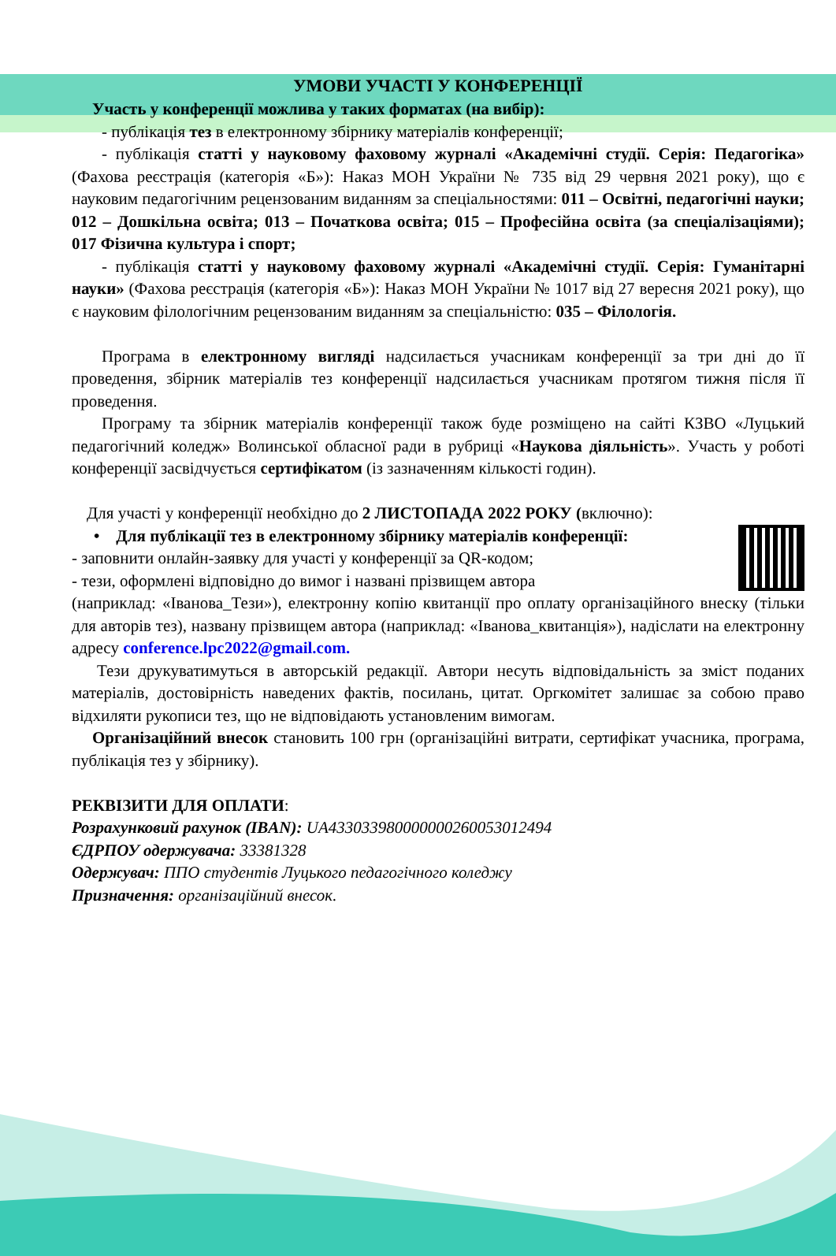УМОВИ УЧАСТІ У КОНФЕРЕНЦІЇ
Участь у конференції можлива у таких форматах (на вибір):
- публікація тез в електронному збірнику матеріалів конференції;
- публікація статті у науковому фаховому журналі «Академічні студії. Серія: Педагогіка» (Фахова реєстрація (категорія «Б»): Наказ МОН України № 735 від 29 червня 2021 року), що є науковим педагогічним рецензованим виданням за спеціальностями: 011 – Освітні, педагогічні науки; 012 – Дошкільна освіта; 013 – Початкова освіта; 015 – Професійна освіта (за спеціалізаціями); 017 Фізична культура і спорт;
- публікація статті у науковому фаховому журналі «Академічні студії. Серія: Гуманітарні науки» (Фахова реєстрація (категорія «Б»): Наказ МОН України № 1017 від 27 вересня 2021 року), що є науковим філологічним рецензованим виданням за спеціальністю: 035 – Філологія.
Програма в електронному вигляді надсилається учасникам конференції за три дні до її проведення, збірник матеріалів тез конференції надсилається учасникам протягом тижня після її проведення.
Програму та збірник матеріалів конференції також буде розміщено на сайті КЗВО «Луцький педагогічний коледж» Волинської обласної ради в рубриці «Наукова діяльність». Участь у роботі конференції засвідчується сертифікатом (із зазначенням кількості годин).
Для участі у конференції необхідно до 2 ЛИСТОПАДА 2022 РОКУ (включно):
• Для публікації тез в електронному збірнику матеріалів конференції:
- заповнити онлайн-заявку для участі у конференції за QR-кодом;
- тези, оформлені відповідно до вимог і названі прізвищем автора
(наприклад: «Іванова_Тези»), електронну копію квитанції про оплату організаційного внеску (тільки для авторів тез), названу прізвищем автора (наприклад: «Іванова_квитанція»), надіслати на електронну адресу conference.lpc2022@gmail.com.
Тези друкуватимуться в авторській редакції. Автори несуть відповідальність за зміст поданих матеріалів, достовірність наведених фактів, посилань, цитат. Оргкомітет залишає за собою право відхиляти рукописи тез, що не відповідають установленим вимогам.
Організаційний внесок становить 100 грн (організаційні витрати, сертифікат учасника, програма, публікація тез у збірнику).
РЕКВІЗИТИ ДЛЯ ОПЛАТИ:
Розрахунковий рахунок (IBAN): UA433033980000000260053012494
ЄДРПОУ одержувача: 33381328
Одержувач: ППО студентів Луцького педагогічного коледжу
Призначення: організаційний внесок.